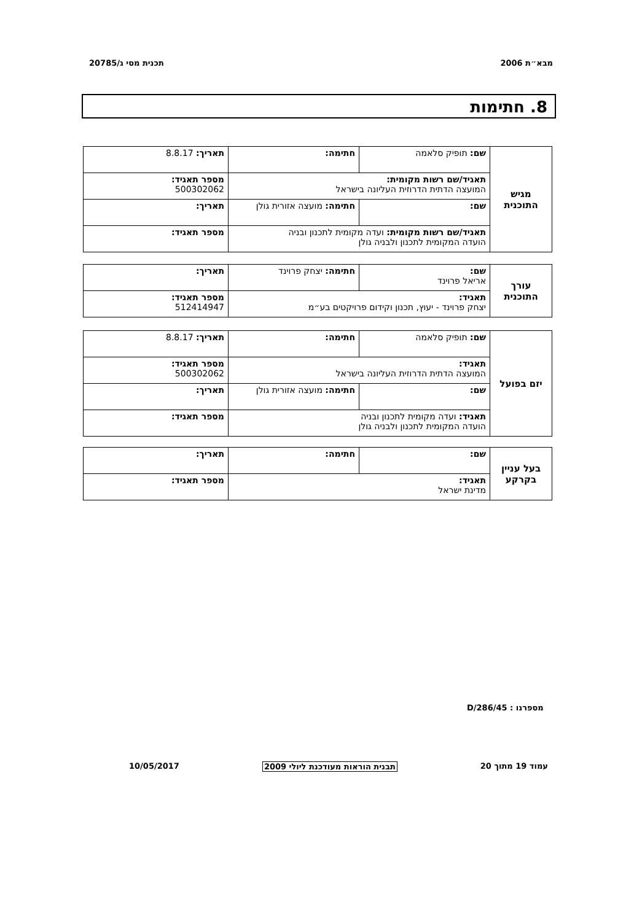מבא״ת 2006 תכנית מסי ג/20785
8. חתימות
| מגיש התוכנית | שם: תופיק סלאמה | חתימה: | תאריך: 8.8.17 |
| | תאגיד/שם רשות מקומית: המועצה הדתית הדרוזית העליונה בישראל | | מספר תאגיד: 500302062 |
| | שם: | חתימה: מועצה אזורית גולן | תאריך: |
| | תאגיד/שם רשות מקומית: ועדה מקומית לתכנון ובניה הועדה המקומית לתכנון ולבניה גולן | | מספר תאגיד: |
| עורך התוכנית | שם: אריאל פרוינד | חתימה: יצחק פרוינד | תאריך: |
| | תאגיד: יצחק פרוינד - יעוץ, תכנון וקידום פרויקטים בע״מ | | מספר תאגיד: 512414947 |
| יזם בפועל | שם: תופיק סלאמה | חתימה: | תאריך: 8.8.17 |
| | תאגיד: המועצה הדתית הדרוזית העליונה בישראל | | מספר תאגיד: 500302062 |
| | שם: | חתימה: מועצה אזורית גולן | תאריך: |
| | תאגיד: ועדה מקומית לתכנון ובניה הועדה המקומית לתכנון ולבניה גולן | | מספר תאגיד: |
| בעל עניין בקרקע | שם: | חתימה: | תאריך: |
| | תאגיד: מדינת ישראל | | מספר תאגיד: |
מספרנו : 45/D/286
עמוד 19 מתוך 20 תבנית הוראות מעודכנת ליולי 2009 10/05/2017